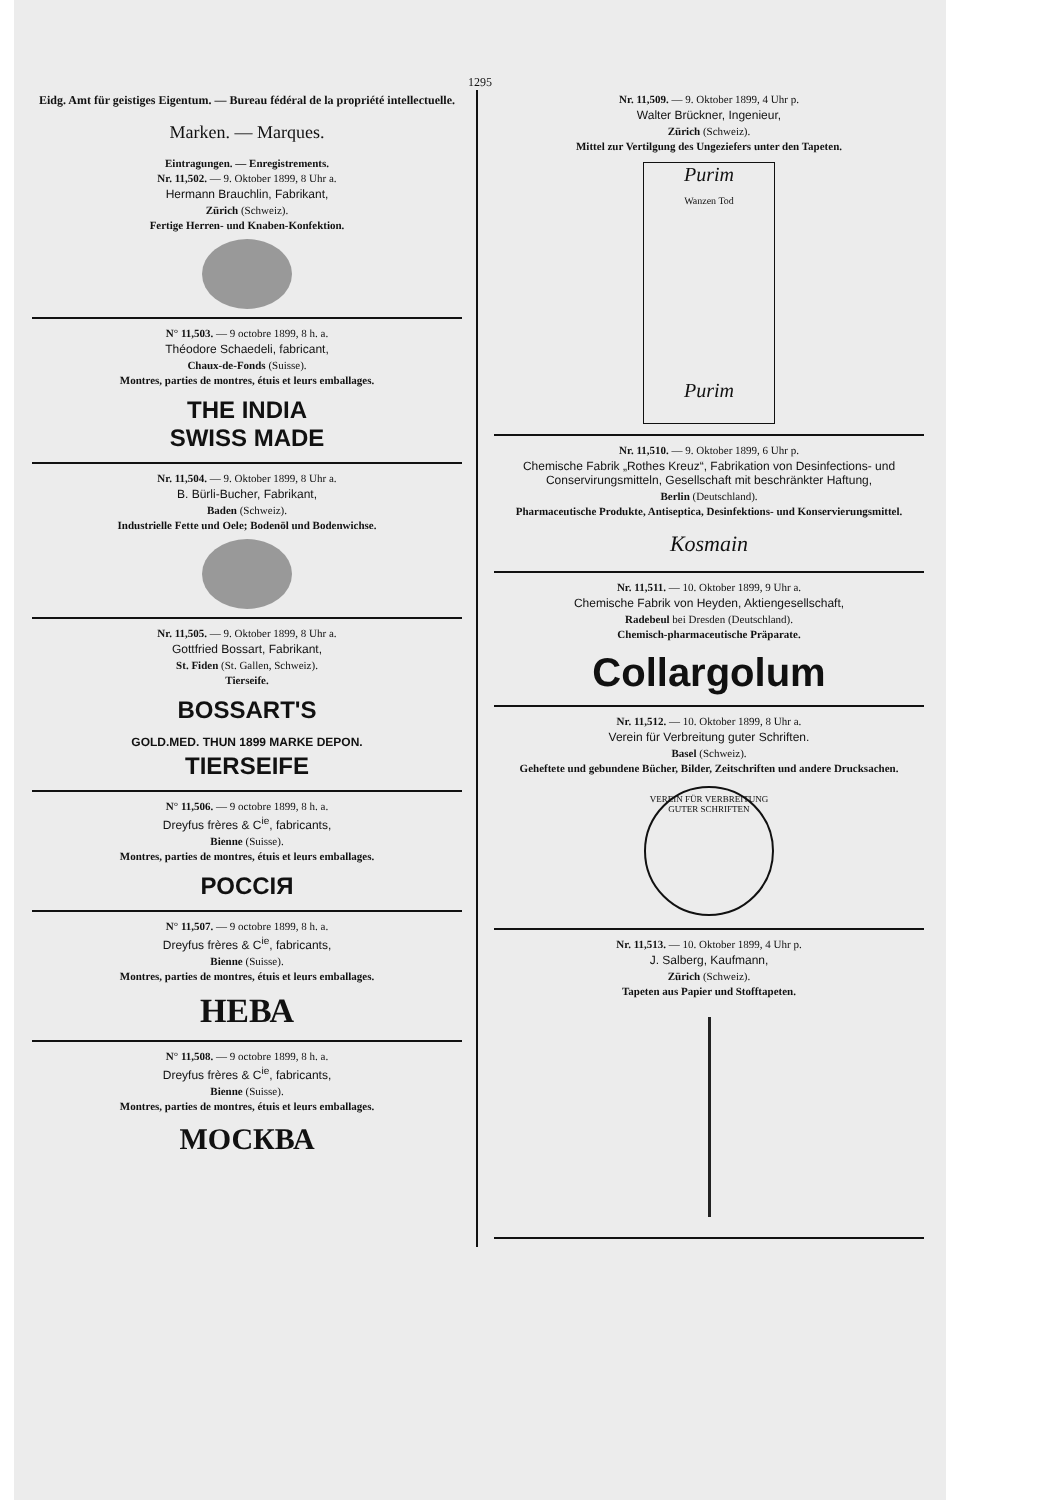1295
Eidg. Amt für geistiges Eigentum. — Bureau fédéral de la propriété intellectuelle.
Marken. — Marques.
Eintragungen. — Enregistrements.
Nr. 11,502. — 9. Oktober 1899, 8 Uhr a.
Hermann Brauchlin, Fabrikant,
Zürich (Schweiz).
Fertige Herren- und Knaben-Konfektion.
N° 11,503. — 9 octobre 1899, 8 h. a.
Théodore Schaedeli, fabricant,
Chaux-de-Fonds (Suisse).
Montres, parties de montres, étuis et leurs emballages.
THE INDIA
SWISS MADE
Nr. 11,504. — 9. Oktober 1899, 8 Uhr a.
B. Bürli-Bucher, Fabrikant,
Baden (Schweiz).
Industrielle Fette und Oele; Bodenöl und Bodenwichse.
Nr. 11,505. — 9. Oktober 1899, 8 Uhr a.
Gottfried Bossart, Fabrikant,
St. Fiden (St. Gallen, Schweiz).
Tierseife.
BOSSART'S
GOLD.MED. THUN 1899 MARKE DEPON.
TIERSEIFE
N° 11,506. — 9 octobre 1899, 8 h. a.
Dreyfus frères & C<sup>ie</sup>, fabricants,
Bienne (Suisse).
Montres, parties de montres, étuis et leurs emballages.
РОССIЯ
N° 11,507. — 9 octobre 1899, 8 h. a.
Dreyfus frères & C<sup>ie</sup>, fabricants,
Bienne (Suisse).
Montres, parties de montres, étuis et leurs emballages.
НЕВА
N° 11,508. — 9 octobre 1899, 8 h. a.
Dreyfus frères & C<sup>ie</sup>, fabricants,
Bienne (Suisse).
Montres, parties de montres, étuis et leurs emballages.
МОСКВА
Nr. 11,509. — 9. Oktober 1899, 4 Uhr p.
Walter Brückner, Ingenieur,
Zürich (Schweiz).
Mittel zur Vertilgung des Ungeziefers unter den Tapeten.
Purim
Wanzen Tod
Purim
Nr. 11,510. — 9. Oktober 1899, 6 Uhr p.
Chemische Fabrik „Rothes Kreuz“, Fabrikation von Desinfections- und Conservirungsmitteln, Gesellschaft mit beschränkter Haftung,
Berlin (Deutschland).
Pharmaceutische Produkte, Antiseptica, Desinfektions- und Konservierungsmittel.
Kosmain
Nr. 11,511. — 10. Oktober 1899, 9 Uhr a.
Chemische Fabrik von Heyden, Aktiengesellschaft,
Radebeul bei Dresden (Deutschland).
Chemisch-pharmaceutische Präparate.
Collargolum
Nr. 11,512. — 10. Oktober 1899, 8 Uhr a.
Verein für Verbreitung guter Schriften.
Basel (Schweiz).
Geheftete und gebundene Bücher, Bilder, Zeitschriften und andere Drucksachen.
VEREIN FÜR VERBREITUNG GUTER SCHRIFTEN
Nr. 11,513. — 10. Oktober 1899, 4 Uhr p.
J. Salberg, Kaufmann,
Zürich (Schweiz).
Tapeten aus Papier und Stofftapeten.